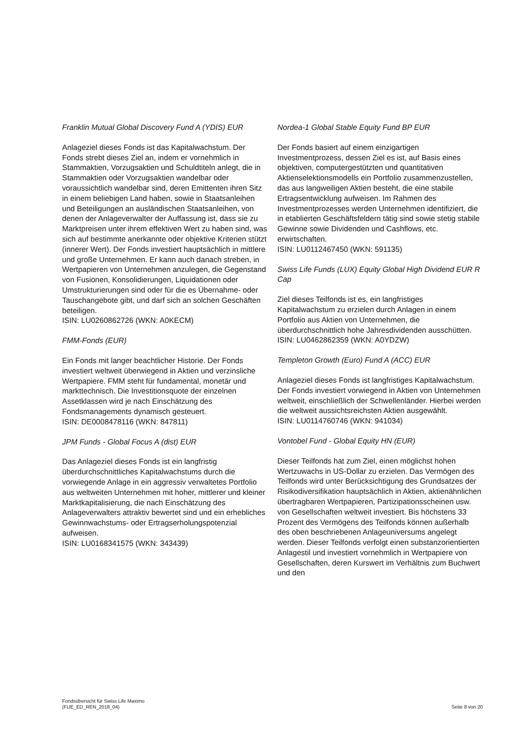Franklin Mutual Global Discovery Fund A (YDIS) EUR
Anlageziel dieses Fonds ist das Kapitalwachstum. Der Fonds strebt dieses Ziel an, indem er vornehmlich in Stammaktien, Vorzugsaktien und Schuldtiteln anlegt, die in Stammaktien oder Vorzugsaktien wandelbar oder voraussichtlich wandelbar sind, deren Emittenten ihren Sitz in einem beliebigen Land haben, sowie in Staatsanleihen und Beteiligungen an ausländischen Staatsanleihen, von denen der Anlageverwalter der Auffassung ist, dass sie zu Marktpreisen unter ihrem effektiven Wert zu haben sind, was sich auf bestimmte anerkannte oder objektive Kriterien stützt (innerer Wert). Der Fonds investiert hauptsächlich in mittlere und große Unternehmen. Er kann auch danach streben, in Wertpapieren von Unternehmen anzulegen, die Gegenstand von Fusionen, Konsolidierungen, Liquidationen oder Umstrukturierungen sind oder für die es Übernahme- oder Tauschangebote gibt, und darf sich an solchen Geschäften beteiligen.
ISIN: LU0260862726 (WKN: A0KECM)
FMM-Fonds (EUR)
Ein Fonds mit langer beachtlicher Historie. Der Fonds investiert weltweit überwiegend in Aktien und verzinsliche Wertpapiere. FMM steht für fundamental, monetär und markttechnisch. Die Investitionsquote der einzelnen Assetklassen wird je nach Einschätzung des Fondsmanagements dynamisch gesteuert.
ISIN: DE0008478116 (WKN: 847811)
JPM Funds - Global Focus A (dist) EUR
Das Anlageziel dieses Fonds ist ein langfristig überdurchschnittliches Kapitalwachstums durch die vorwiegende Anlage in ein aggressiv verwaltetes Portfolio aus weltweiten Unternehmen mit hoher, mittlerer und kleiner Marktkapitalisierung, die nach Einschätzung des Anlageverwalters attraktiv bewertet sind und ein erhebliches Gewinnwachstums- oder Ertragserholungspotenzial aufweisen.
ISIN: LU0168341575 (WKN: 343439)
Nordea-1 Global Stable Equity Fund BP EUR
Der Fonds basiert auf einem einzigartigen Investmentprozess, dessen Ziel es ist, auf Basis eines objektiven, computergestützten und quantitativen Aktienselektionsmodells ein Portfolio zusammenzustellen, das aus langweiligen Aktien besteht, die eine stabile Ertragsentwicklung aufweisen. Im Rahmen des Investmentprozesses werden Unternehmen identifiziert, die in etablierten Geschäftsfeldern tätig sind sowie stetig stabile Gewinne sowie Dividenden und Cashflows, etc. erwirtschaften.
ISIN: LU0112467450 (WKN: 591135)
Swiss Life Funds (LUX) Equity Global High Dividend EUR R Cap
Ziel dieses Teilfonds ist es, ein langfristiges Kapitalwachstum zu erzielen durch Anlagen in einem Portfolio aus Aktien von Unternehmen, die überdurchschnittlich hohe Jahresdividenden ausschütten.
ISIN: LU0462862359 (WKN: A0YDZW)
Templeton Growth (Euro) Fund A (ACC) EUR
Anlageziel dieses Fonds ist langfristiges Kapitalwachstum. Der Fonds investiert vorwiegend in Aktien von Unternehmen weltweit, einschließlich der Schwellenländer. Hierbei werden die weltweit aussichtsreichsten Aktien ausgewählt.
ISIN: LU0114760746 (WKN: 941034)
Vontobel Fund - Global Equity HN (EUR)
Dieser Teilfonds hat zum Ziel, einen möglichst hohen Wertzuwachs in US-Dollar zu erzielen. Das Vermögen des Teilfonds wird unter Berücksichtigung des Grundsatzes der Risikodiversifikation hauptsächlich in Aktien, aktienähnlichen übertragbaren Wertpapieren, Partizipationsscheinen usw. von Gesellschaften weltweit investiert. Bis höchstens 33 Prozent des Vermögens des Teilfonds können außerhalb des oben beschriebenen Anlageuniversums angelegt werden. Dieser Teilfonds verfolgt einen substanzorientierten Anlagestil und investiert vornehmlich in Wertpapiere von Gesellschaften, deren Kurswert im Verhältnis zum Buchwert und den
Fondsübersicht für Swiss Life Maximo
(FUE_ED_REN_2018_04)
Seite 8 von 20